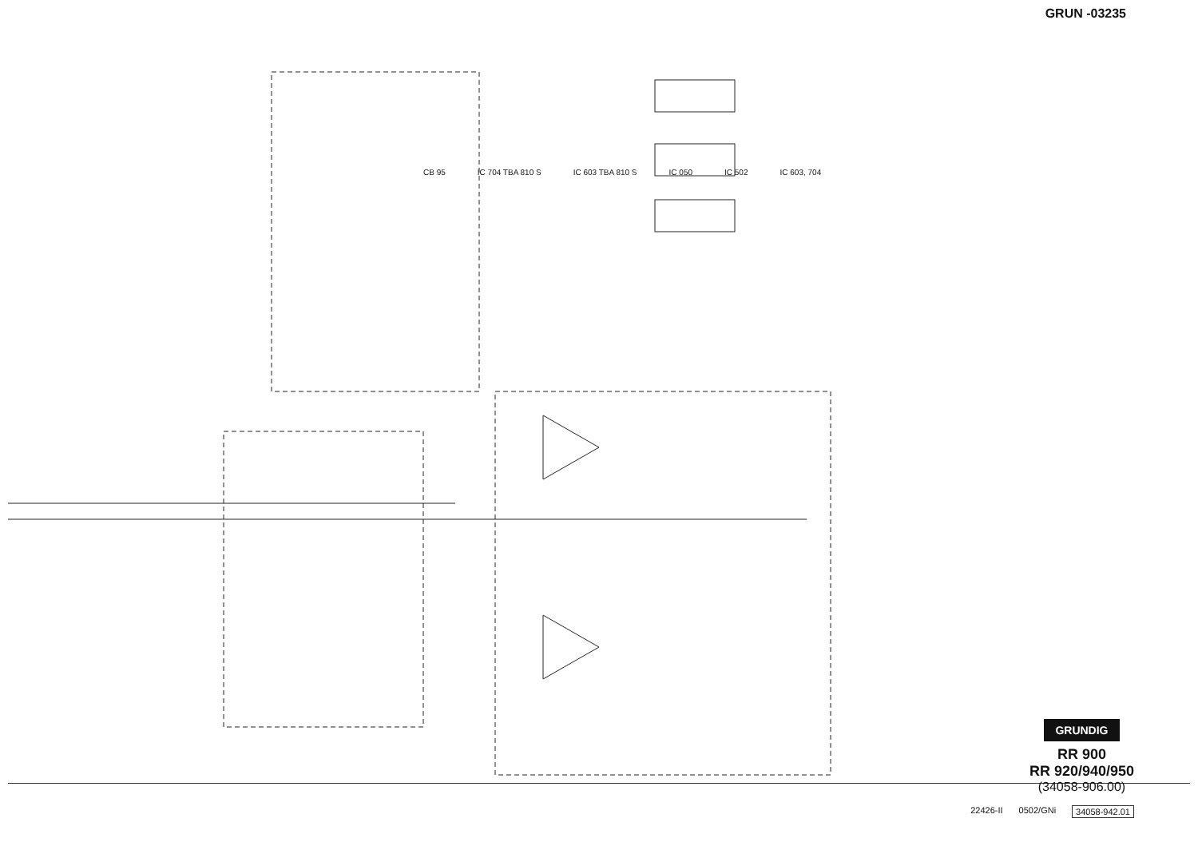GRUN -03235
CB 95 IC 704 TBA 810 S IC 603 TBA 810 S IC 050 IC 502 IC 603, 704
GRUNDIG
RR 900
RR 920/940/950
(34058-906.00)
22426-II 0502/GNi 34058-942.01